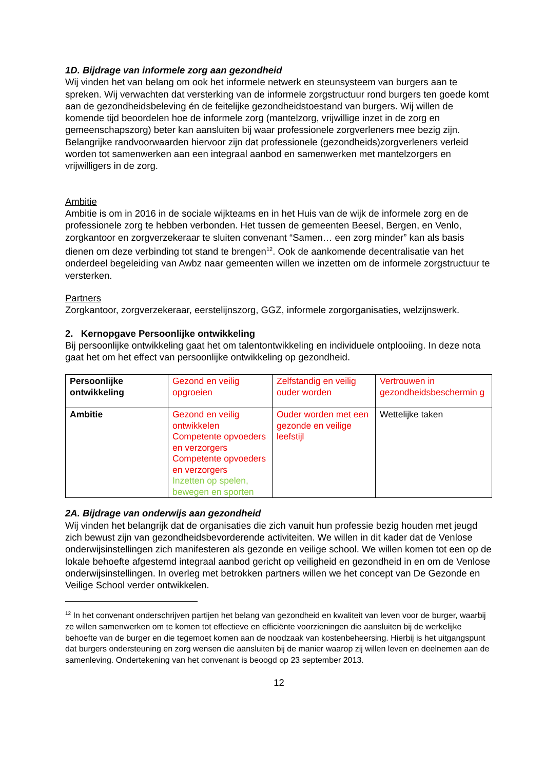1D. Bijdrage van informele zorg aan gezondheid
Wij vinden het van belang om ook het informele netwerk en steunsysteem van burgers aan te spreken. Wij verwachten dat versterking van de informele zorgstructuur rond burgers ten goede komt aan de gezondheidsbeleving én de feitelijke gezondheidstoestand van burgers. Wij willen de komende tijd beoordelen hoe de informele zorg (mantelzorg, vrijwillige inzet in de zorg en gemeenschapszorg) beter kan aansluiten bij waar professionele zorgverleners mee bezig zijn. Belangrijke randvoorwaarden hiervoor zijn dat professionele (gezondheids)zorgverleners verleid worden tot samenwerken aan een integraal aanbod en samenwerken met mantelzorgers en vrijwilligers in de zorg.
Ambitie
Ambitie is om in 2016 in de sociale wijkteams en in het Huis van de wijk de informele zorg en de professionele zorg te hebben verbonden. Het tussen de gemeenten Beesel, Bergen, en Venlo, zorgkantoor en zorgverzekeraar te sluiten convenant “Samen… een zorg minder” kan als basis dienen om deze verbinding tot stand te brengen<sup>12</sup>. Ook de aankomende decentralisatie van het onderdeel begeleiding van Awbz naar gemeenten willen we inzetten om de informele zorgstructuur te versterken.
Partners
Zorgkantoor, zorgverzekeraar, eerstelijnszorg, GGZ, informele zorgorganisaties, welzijnswerk.
2. Kernopgave Persoonlijke ontwikkeling
Bij persoonlijke ontwikkeling gaat het om talentontwikkeling en individuele ontplooiing. In deze nota gaat het om het effect van persoonlijke ontwikkeling op gezondheid.
| Persoonlijke ontwikkeling | Gezond en veilig opgroeien | Zelfstandig en veilig ouder worden | Vertrouwen in gezondheidsbeschermin g |
| Ambitie | Gezond en veilig ontwikkelen Competente opvoeders en verzorgers Competente opvoeders en verzorgers Inzetten op spelen, bewegen en sporten | Ouder worden met een gezonde en veilige leefstijl | Wettelijke taken |
2A. Bijdrage van onderwijs aan gezondheid
Wij vinden het belangrijk dat de organisaties die zich vanuit hun professie bezig houden met jeugd zich bewust zijn van gezondheidsbevorderende activiteiten. We willen in dit kader dat de Venlose onderwijsinstellingen zich manifesteren als gezonde en veilige school. We willen komen tot een op de lokale behoefte afgestemd integraal aanbod gericht op veiligheid en gezondheid in en om de Venlose onderwijsinstellingen. In overleg met betrokken partners willen we het concept van De Gezonde en Veilige School verder ontwikkelen.
<sup>12</sup> In het convenant onderschrijven partijen het belang van gezondheid en kwaliteit van leven voor de burger, waarbij ze willen samenwerken om te komen tot effectieve en efficiënte voorzieningen die aansluiten bij de werkelijke behoefte van de burger en die tegemoet komen aan de noodzaak van kostenbeheersing. Hierbij is het uitgangspunt dat burgers ondersteuning en zorg wensen die aansluiten bij de manier waarop zij willen leven en deelnemen aan de samenleving. Ondertekening van het convenant is beoogd op 23 september 2013.
12